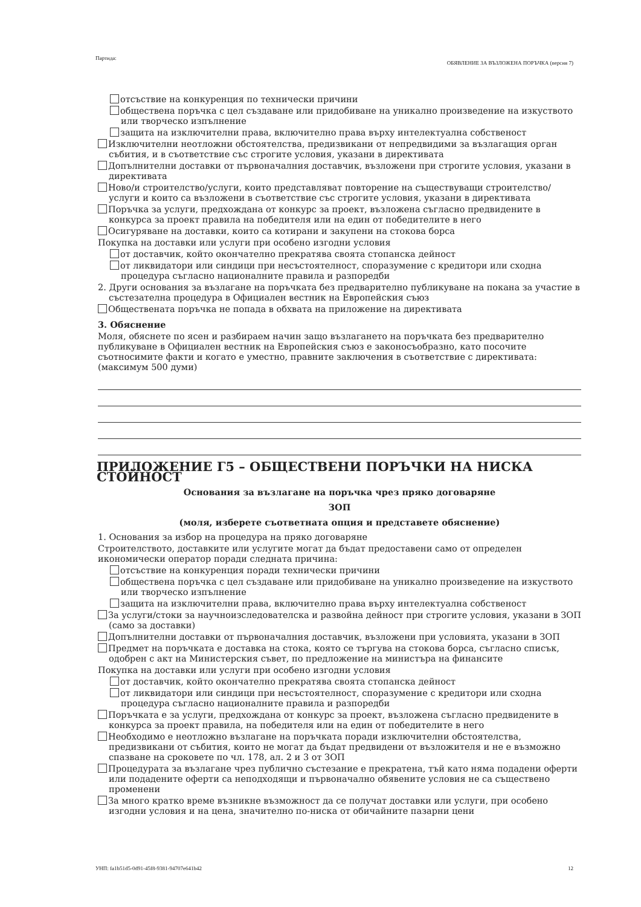Партида: ОБЯВЛЕНИЕ ЗА ВЪЗЛОЖЕНА ПОРЪЧКА (версия 7)
отсъствие на конкуренция по технически причини
обществена поръчка с цел създаване или придобиване на уникално произведение на изкуството или творческо изпълнение
защита на изключителни права, включително права върху интелектуална собственост
Изключителни неотложни обстоятелства, предизвикани от непредвидими за възлагащия орган събития, и в съответствие със строгите условия, указани в директивата
Допълнителни доставки от първоначалния доставчик, възложени при строгите условия, указани в директивата
Ново/и строителство/услуги, които представляват повторение на съществуващи строителство/услуги и които са възложени в съответствие със строгите условия, указани в директивата
Поръчка за услуги, предхождана от конкурс за проект, възложена съгласно предвидените в конкурса за проект правила на победителя или на един от победителите в него
Осигуряване на доставки, които са котирани и закупени на стокова борса
Покупка на доставки или услуги при особено изгодни условия
от доставчик, който окончателно прекратява своята стопанска дейност
от ликвидатори или синдици при несъстоятелност, споразумение с кредитори или сходна процедура съгласно националните правила и разпоредби
2. Други основания за възлагане на поръчката без предварително публикуване на покана за участие в състезателна процедура в Официален вестник на Европейския съюз
Обществената поръчка не попада в обхвата на приложение на директивата
3. Обяснение
Моля, обяснете по ясен и разбираем начин защо възлагането на поръчката без предварително публикуване в Официален вестник на Европейския съюз е законосъобразно, като посочите съотносимите факти и когато е уместно, правните заключения в съответствие с директивата: (максимум 500 думи)
ПРИЛОЖЕНИЕ Г5 – ОБЩЕСТВЕНИ ПОРЪЧКИ НА НИСКА СТОЙНОСТ
Основания за възлагане на поръчка чрез пряко договаряне
ЗОП
(моля, изберете съответната опция и представете обяснение)
1. Основания за избор на процедура на пряко договаряне
Строителството, доставките или услугите могат да бъдат предоставени само от определен икономически оператор поради следната причина:
отсъствие на конкуренция поради технически причини
обществена поръчка с цел създаване или придобиване на уникално произведение на изкуството или творческо изпълнение
защита на изключителни права, включително права върху интелектуална собственост
За услуги/стоки за научноизследователска и развойна дейност при строгите условия, указани в ЗОП (само за доставки)
Допълнителни доставки от първоначалния доставчик, възложени при условията, указани в ЗОП
Предмет на поръчката е доставка на стока, която се търгува на стокова борса, съгласно списък, одобрен с акт на Министерския съвет, по предложение на министъра на финансите
Покупка на доставки или услуги при особено изгодни условия
от доставчик, който окончателно прекратява своята стопанска дейност
от ликвидатори или синдици при несъстоятелност, споразумение с кредитори или сходна процедура съгласно националните правила и разпоредби
Поръчката е за услуги, предхождана от конкурс за проект, възложена съгласно предвидените в конкурса за проект правила, на победителя или на един от победителите в него
Необходимо е неотложно възлагане на поръчката поради изключителни обстоятелства, предизвикани от събития, които не могат да бъдат предвидени от възложителя и не е възможно спазване на сроковете по чл. 178, ал. 2 и 3 от ЗОП
Процедурата за възлагане чрез публично състезание е прекратена, тъй като няма подадени оферти или подадените оферти са неподходящи и първоначално обявените условия не са съществено променени
За много кратко време възникне възможност да се получат доставки или услуги, при особено изгодни условия и на цена, значително по-ниска от обичайните пазарни цени
УНП: fa1b51d5-0d91-45f8-9381-94707e641b42 12